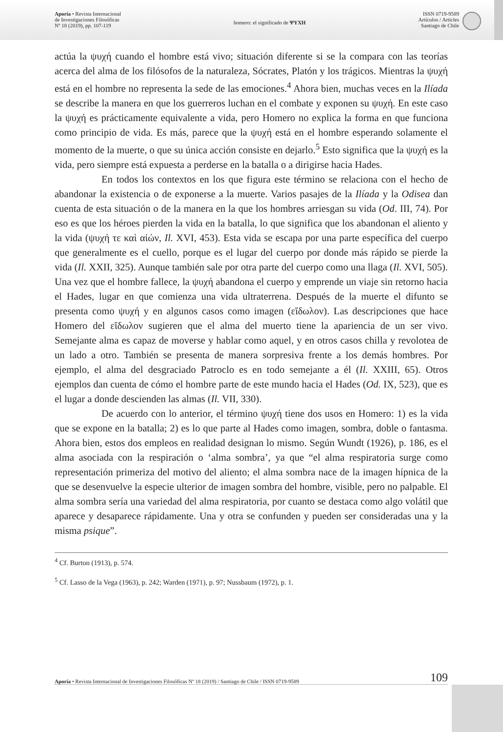Aporía • Revista Internacional
de Investigaciones Filosóficas
Nº 18 (2019), pp. 107-119
homero: el significado de ΨΥΧΗ
ISSN 0719-9589
Artículos / Articles
Santiago de Chile
actúa la ψυχή cuando el hombre está vivo; situación diferente si se la compara con las teorías acerca del alma de los filósofos de la naturaleza, Sócrates, Platón y los trágicos. Mientras la ψυχή está en el hombre no representa la sede de las emociones.<sup>4</sup> Ahora bien, muchas veces en la Ilíada se describe la manera en que los guerreros luchan en el combate y exponen su ψυχή. En este caso la ψυχή es prácticamente equivalente a vida, pero Homero no explica la forma en que funciona como principio de vida. Es más, parece que la ψυχή está en el hombre esperando solamente el momento de la muerte, o que su única acción consiste en dejarlo.<sup>5</sup> Esto significa que la ψυχή es la vida, pero siempre está expuesta a perderse en la batalla o a dirigirse hacia Hades.
En todos los contextos en los que figura este término se relaciona con el hecho de abandonar la existencia o de exponerse a la muerte. Varios pasajes de la Ilíada y la Odisea dan cuenta de esta situación o de la manera en la que los hombres arriesgan su vida (Od. III, 74). Por eso es que los héroes pierden la vida en la batalla, lo que significa que los abandonan el aliento y la vida (ψυχή τε καὶ αἰών, Il. XVI, 453). Esta vida se escapa por una parte específica del cuerpo que generalmente es el cuello, porque es el lugar del cuerpo por donde más rápido se pierde la vida (Il. XXII, 325). Aunque también sale por otra parte del cuerpo como una llaga (Il. XVI, 505). Una vez que el hombre fallece, la ψυχή abandona el cuerpo y emprende un viaje sin retorno hacia el Hades, lugar en que comienza una vida ultraterrena. Después de la muerte el difunto se presenta como ψυχή y en algunos casos como imagen (εἴδωλον). Las descripciones que hace Homero del εἴδωλον sugieren que el alma del muerto tiene la apariencia de un ser vivo. Semejante alma es capaz de moverse y hablar como aquel, y en otros casos chilla y revolotea de un lado a otro. También se presenta de manera sorpresiva frente a los demás hombres. Por ejemplo, el alma del desgraciado Patroclo es en todo semejante a él (Il. XXIII, 65). Otros ejemplos dan cuenta de cómo el hombre parte de este mundo hacia el Hades (Od. IX, 523), que es el lugar a donde descienden las almas (Il. VII, 330).
De acuerdo con lo anterior, el término ψυχή tiene dos usos en Homero: 1) es la vida que se expone en la batalla; 2) es lo que parte al Hades como imagen, sombra, doble o fantasma. Ahora bien, estos dos empleos en realidad designan lo mismo. Según Wundt (1926), p. 186, es el alma asociada con la respiración o ‘alma sombra’, ya que “el alma respiratoria surge como representación primeriza del motivo del aliento; el alma sombra nace de la imagen hípnica de la que se desenvuelve la especie ulterior de imagen sombra del hombre, visible, pero no palpable. El alma sombra sería una variedad del alma respiratoria, por cuanto se destaca como algo volátil que aparece y desaparece rápidamente. Una y otra se confunden y pueden ser consideradas una y la misma psique”.
<sup>4</sup> Cf. Burton (1913), p. 574.
<sup>5</sup> Cf. Lasso de la Vega (1963), p. 242; Warden (1971), p. 97; Nussbaum (1972), p. 1.
Aporía • Revista Internacional de Investigaciones Filosóficas Nº 18 (2019) / Santiago de Chile / ISSN 0719-9589 109